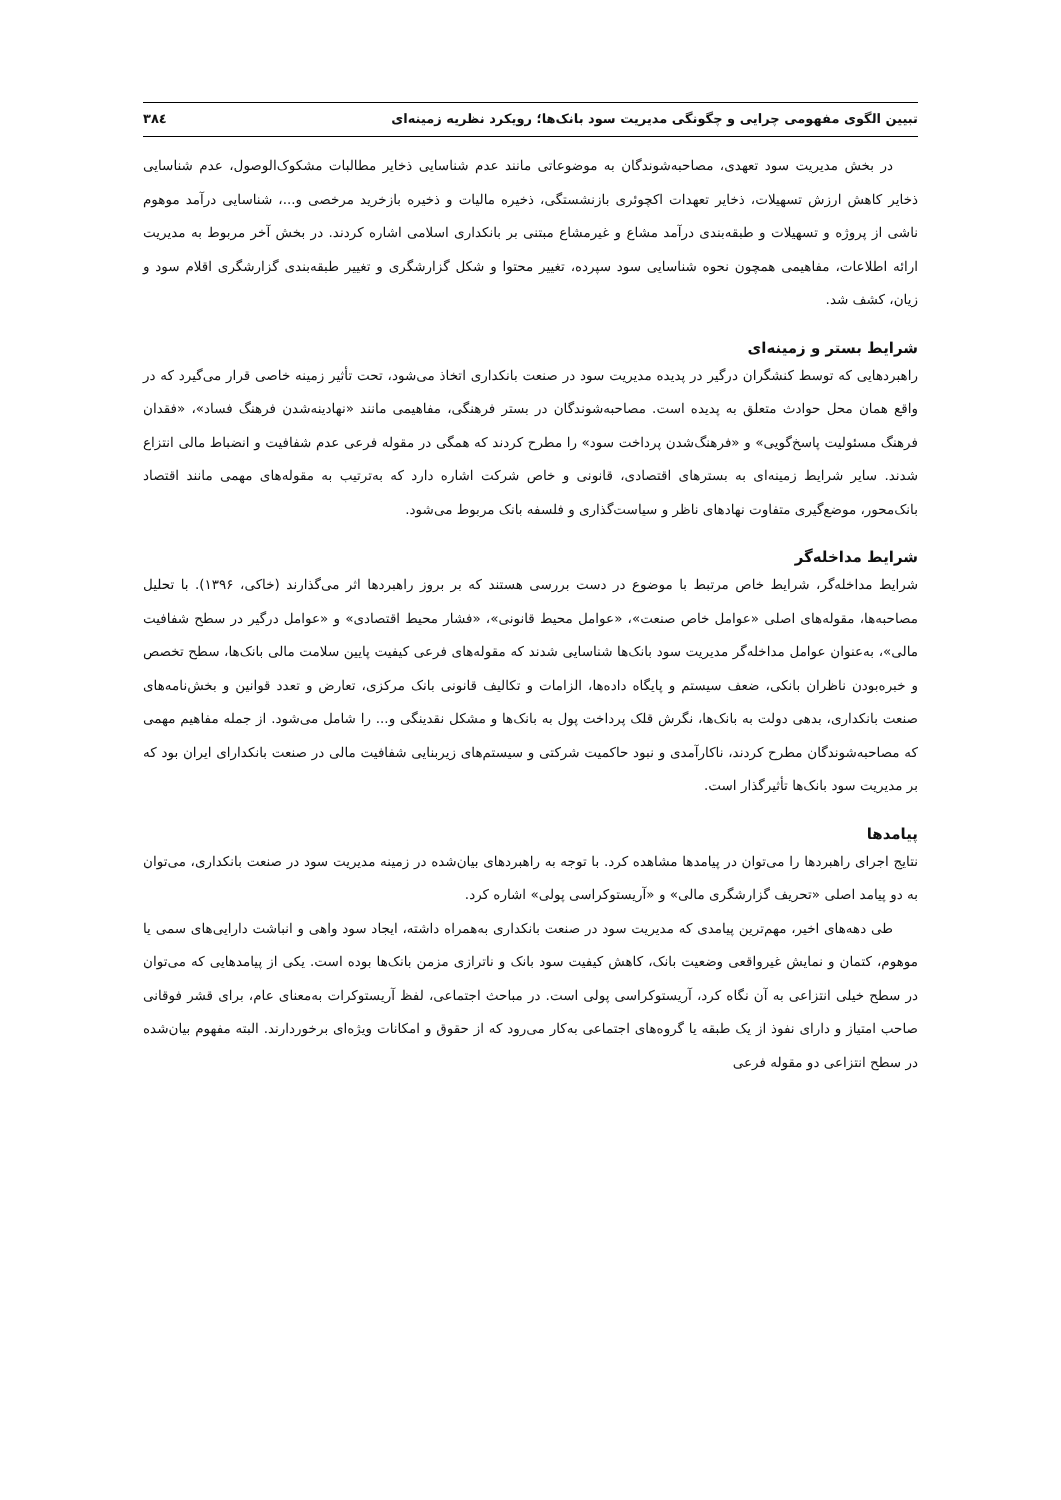تبیین الگوی مفهومی چرایی و چگونگی مدیریت سود بانک‌ها؛ رویکرد نظریه زمینه‌ای ۳۸٤
در بخش مدیریت سود تعهدی، مصاحبه‌شوندگان به موضوعاتی مانند عدم شناسایی ذخایر مطالبات مشکوک‌الوصول، عدم شناسایی ذخایر کاهش ارزش تسهیلات، ذخایر تعهدات اکچوئری بازنشستگی، ذخیره مالیات و ذخیره بازخرید مرخصی و...، شناسایی درآمد موهوم ناشی از پروژه و تسهیلات و طبقه‌بندی درآمد مشاع و غیرمشاع مبتنی بر بانکداری اسلامی اشاره کردند. در بخش آخر مربوط به مدیریت ارائه اطلاعات، مفاهیمی همچون نحوه شناسایی سود سپرده، تغییر محتوا و شکل گزارشگری و تغییر طبقه‌بندی گزارشگری اقلام سود و زیان، کشف شد.
شرایط بستر و زمینه‌ای
راهبردهایی که توسط کنشگران درگیر در پدیده مدیریت سود در صنعت بانکداری اتخاذ می‌شود، تحت تأثیر زمینه خاصی قرار می‌گیرد که در واقع همان محل حوادث متعلق به پدیده است. مصاحبه‌شوندگان در بستر فرهنگی، مفاهیمی مانند «نهادینه‌شدن فرهنگ فساد»، «فقدان فرهنگ مسئولیت پاسخ‌گویی» و «فرهنگ‌شدن پرداخت سود» را مطرح کردند که همگی در مقوله فرعی عدم شفافیت و انضباط مالی انتزاع شدند. سایر شرایط زمینه‌ای به بسترهای اقتصادی، قانونی و خاص شرکت اشاره دارد که به‌ترتیب به مقوله‌های مهمی مانند اقتصاد بانک‌محور، موضع‌گیری متفاوت نهادهای ناظر و سیاست‌گذاری و فلسفه بانک مربوط می‌شود.
شرایط مداخله‌گر
شرایط مداخله‌گر، شرایط خاص مرتبط با موضوع در دست بررسی هستند که بر بروز راهبردها اثر می‌گذارند (خاکی، ۱۳۹۶). با تحلیل مصاحبه‌ها، مقوله‌های اصلی «عوامل خاص صنعت»، «عوامل محیط قانونی»، «فشار محیط اقتصادی» و «عوامل درگیر در سطح شفافیت مالی»، به‌عنوان عوامل مداخله‌گر مدیریت سود بانک‌ها شناسایی شدند که مقوله‌های فرعی کیفیت پایین سلامت مالی بانک‌ها، سطح تخصص و خبره‌بودن ناظران بانکی، ضعف سیستم و پایگاه داده‌ها، الزامات و تکالیف قانونی بانک مرکزی، تعارض و تعدد قوانین و بخش‌نامه‌های صنعت بانکداری، بدهی دولت به بانک‌ها، نگرش قلک پرداخت پول به بانک‌ها و مشکل نقدینگی و... را شامل می‌شود. از جمله مفاهیم مهمی که مصاحبه‌شوندگان مطرح کردند، ناکارآمدی و نبود حاکمیت شرکتی و سیستم‌های زیربنایی شفافیت مالی در صنعت بانکدارای ایران بود که بر مدیریت سود بانک‌ها تأثیرگذار است.
پیامدها
نتایج اجرای راهبردها را می‌توان در پیامدها مشاهده کرد. با توجه به راهبردهای بیان‌شده در زمینه مدیریت سود در صنعت بانکداری، می‌توان به دو پیامد اصلی «تحریف گزارشگری مالی» و «آریستوکراسی پولی» اشاره کرد.
طی دهه‌های اخیر، مهم‌ترین پیامدی که مدیریت سود در صنعت بانکداری به‌همراه داشته، ایجاد سود واهی و انباشت دارایی‌های سمی یا موهوم، کتمان و نمایش غیرواقعی وضعیت بانک، کاهش کیفیت سود بانک و ناترازی مزمن بانک‌ها بوده است. یکی از پیامدهایی که می‌توان در سطح خیلی انتزاعی به آن نگاه کرد، آریستوکراسی پولی است. در مباحث اجتماعی، لفظ آریستوکرات به‌معنای عام، برای قشر فوقانی صاحب امتیاز و دارای نفوذ از یک طبقه یا گروه‌های اجتماعی به‌کار می‌رود که از حقوق و امکانات ویژه‌ای برخوردارند. البته مفهوم بیان‌شده در سطح انتزاعی دو مقوله فرعی